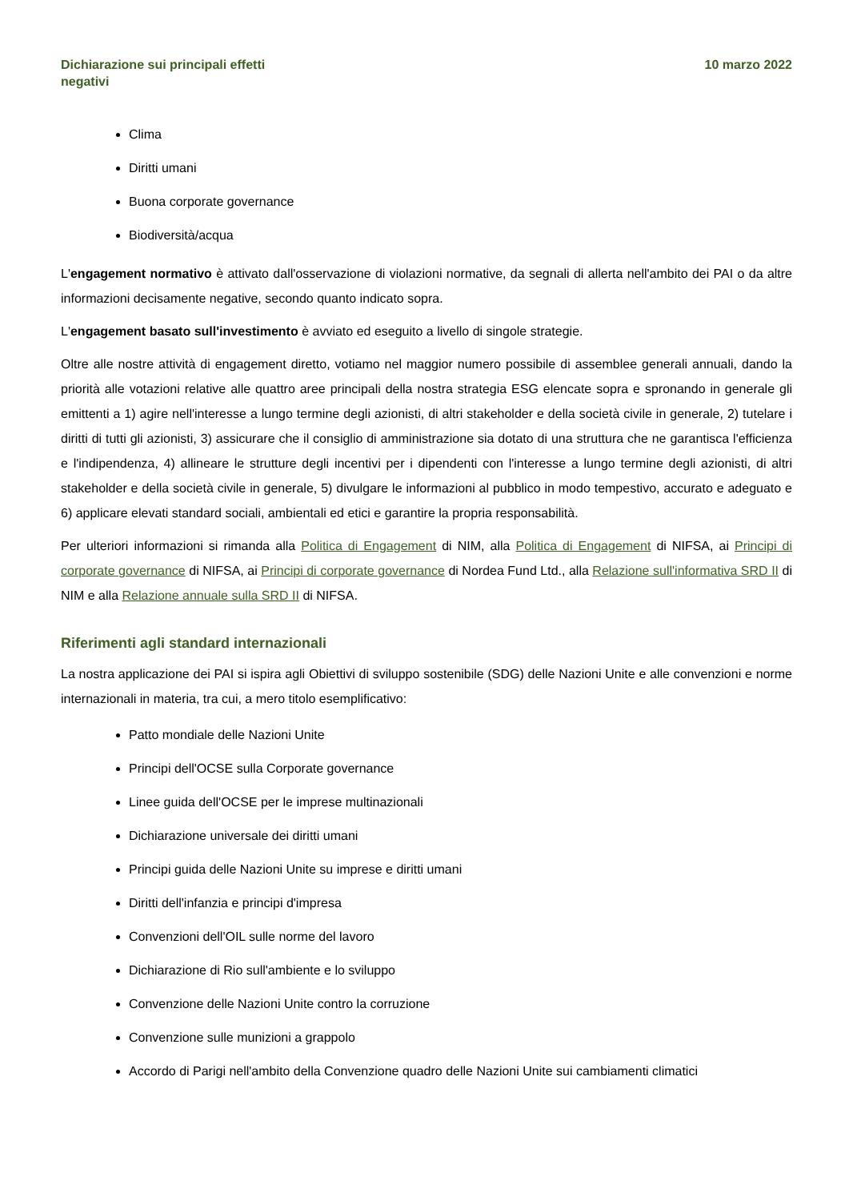Dichiarazione sui principali effetti negativi
10 marzo 2022
Clima
Diritti umani
Buona corporate governance
Biodiversità/acqua
L'engagement normativo è attivato dall'osservazione di violazioni normative, da segnali di allerta nell'ambito dei PAI o da altre informazioni decisamente negative, secondo quanto indicato sopra.
L'engagement basato sull'investimento è avviato ed eseguito a livello di singole strategie.
Oltre alle nostre attività di engagement diretto, votiamo nel maggior numero possibile di assemblee generali annuali, dando la priorità alle votazioni relative alle quattro aree principali della nostra strategia ESG elencate sopra e spronando in generale gli emittenti a 1) agire nell'interesse a lungo termine degli azionisti, di altri stakeholder e della società civile in generale, 2) tutelare i diritti di tutti gli azionisti, 3) assicurare che il consiglio di amministrazione sia dotato di una struttura che ne garantisca l'efficienza e l'indipendenza, 4) allineare le strutture degli incentivi per i dipendenti con l'interesse a lungo termine degli azionisti, di altri stakeholder e della società civile in generale, 5) divulgare le informazioni al pubblico in modo tempestivo, accurato e adeguato e 6) applicare elevati standard sociali, ambientali ed etici e garantire la propria responsabilità.
Per ulteriori informazioni si rimanda alla Politica di Engagement di NIM, alla Politica di Engagement di NIFSA, ai Principi di corporate governance di NIFSA, ai Principi di corporate governance di Nordea Fund Ltd., alla Relazione sull'informativa SRD II di NIM e alla Relazione annuale sulla SRD II di NIFSA.
Riferimenti agli standard internazionali
La nostra applicazione dei PAI si ispira agli Obiettivi di sviluppo sostenibile (SDG) delle Nazioni Unite e alle convenzioni e norme internazionali in materia, tra cui, a mero titolo esemplificativo:
Patto mondiale delle Nazioni Unite
Principi dell'OCSE sulla Corporate governance
Linee guida dell'OCSE per le imprese multinazionali
Dichiarazione universale dei diritti umani
Principi guida delle Nazioni Unite su imprese e diritti umani
Diritti dell'infanzia e principi d'impresa
Convenzioni dell'OIL sulle norme del lavoro
Dichiarazione di Rio sull'ambiente e lo sviluppo
Convenzione delle Nazioni Unite contro la corruzione
Convenzione sulle munizioni a grappolo
Accordo di Parigi nell'ambito della Convenzione quadro delle Nazioni Unite sui cambiamenti climatici